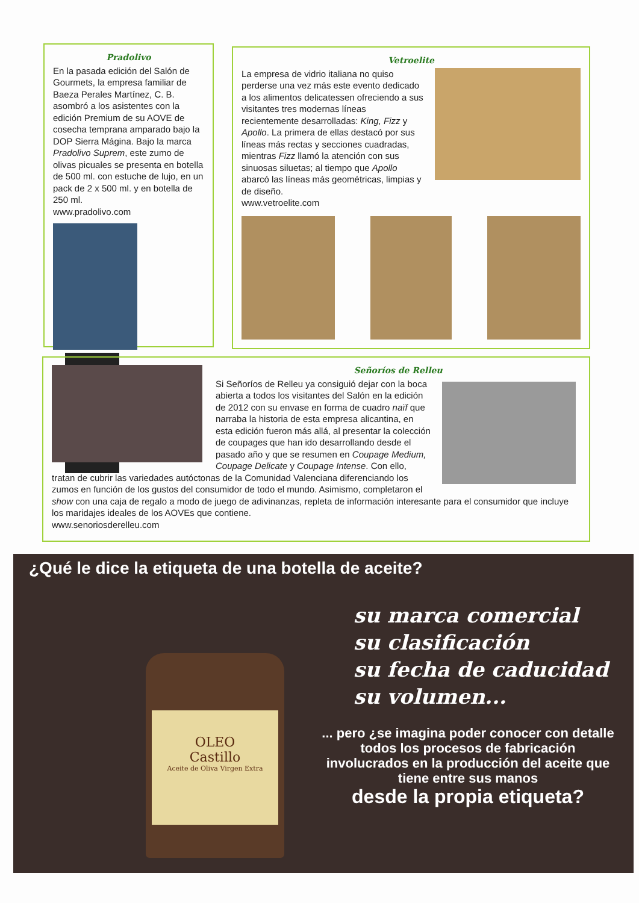Pradolivo
En la pasada edición del Salón de Gourmets, la empresa familiar de Baeza Perales Martínez, C. B. asombró a los asistentes con la edición Premium de su AOVE de cosecha temprana amparado bajo la DOP Sierra Mágina. Bajo la marca Pradolivo Suprem, este zumo de olivas picuales se presenta en botella de 500 ml. con estuche de lujo, en un pack de 2 x 500 ml. y en botella de 250 ml.
www.pradolivo.com
Vetroelite
La empresa de vidrio italiana no quiso perderse una vez más este evento dedicado a los alimentos delicatessen ofreciendo a sus visitantes tres modernas líneas recientemente desarrolladas: King, Fizz y Apollo. La primera de ellas destacó por sus líneas más rectas y secciones cuadradas, mientras Fizz llamó la atención con sus sinuosas siluetas; al tiempo que Apollo abarcó las líneas más geométricas, limpias y de diseño.
www.vetroelite.com
Señoríos de Relleu
Si Señoríos de Relleu ya consiguió dejar con la boca abierta a todos los visitantes del Salón en la edición de 2012 con su envase en forma de cuadro naïf que narraba la historia de esta empresa alicantina, en esta edición fueron más allá, al presentar la colección de coupages que han ido desarrollando desde el pasado año y que se resumen en Coupage Medium, Coupage Delicate y Coupage Intense. Con ello, tratan de cubrir las variedades autóctonas de la Comunidad Valenciana diferenciando los zumos en función de los gustos del consumidor de todo el mundo. Asimismo, completaron el show con una caja de regalo a modo de juego de adivinanzas, repleta de información interesante para el consumidor que incluye los maridajes ideales de los AOVEs que contiene.
www.senoriosderelleu.com
¿Qué le dice la etiqueta de una botella de aceite?
OLEO
Castillo
Aceite de Oliva Virgen Extra
su marca comercial
su clasificación
su fecha de caducidad
su volumen...
... pero ¿se imagina poder conocer con detalle todos los procesos de fabricación involucrados en la producción del aceite que tiene entre sus manos
desde la propia etiqueta?